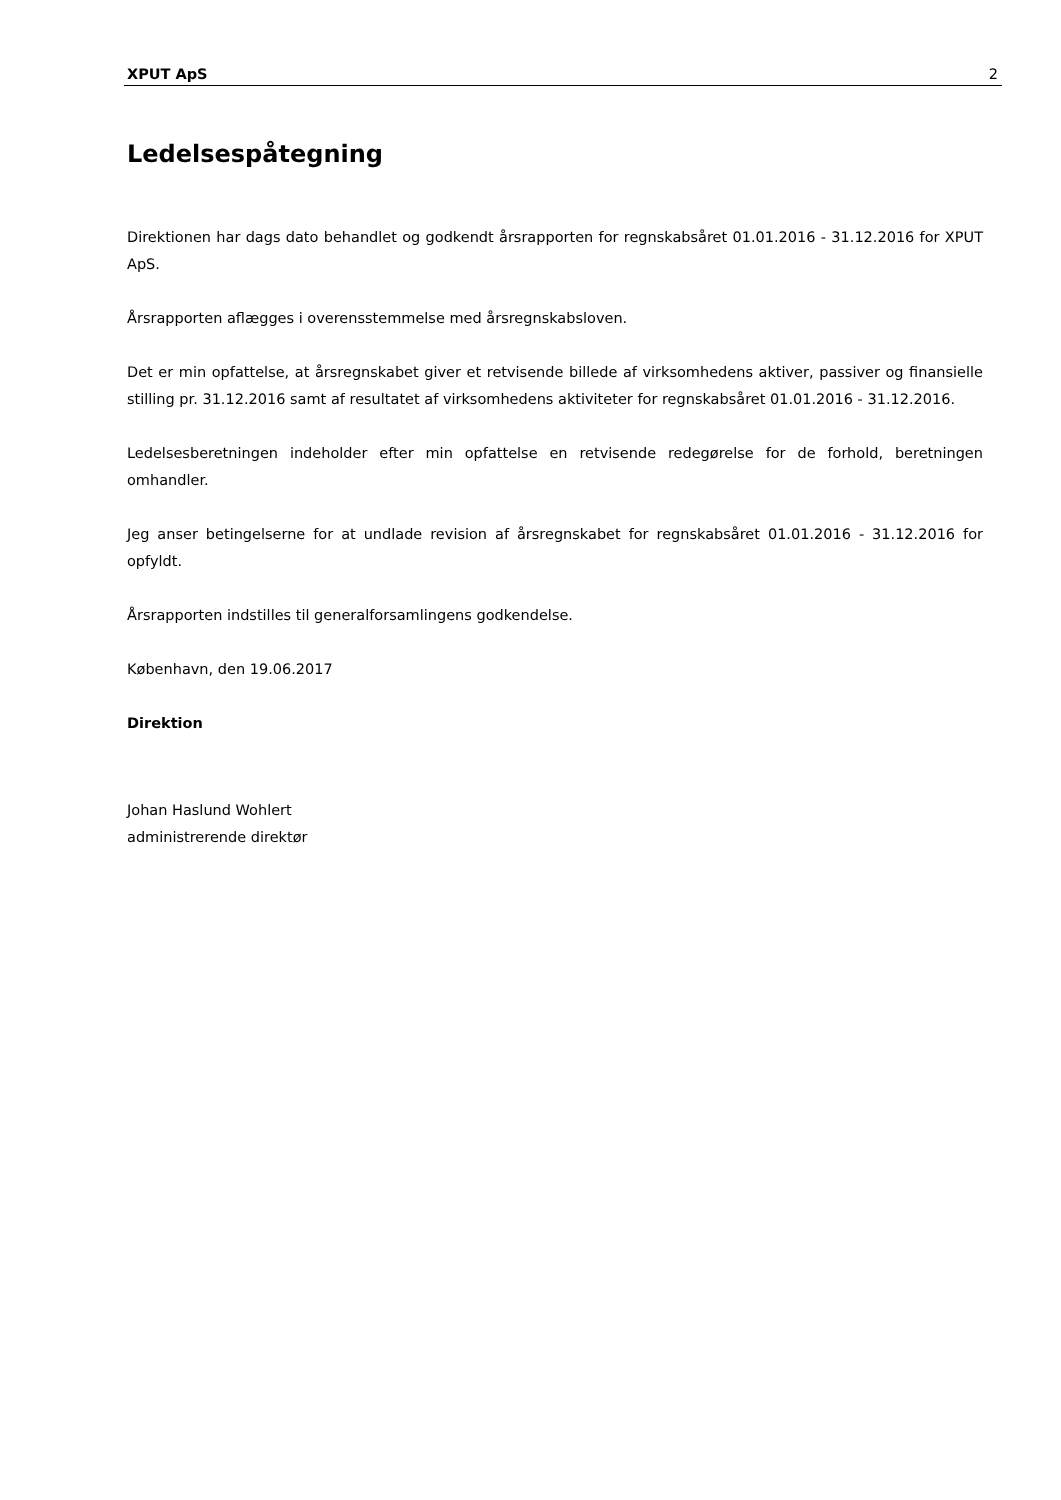XPUT ApS 2
Ledelsespåtegning
Direktionen har dags dato behandlet og godkendt årsrapporten for regnskabsåret 01.01.2016 - 31.12.2016 for XPUT ApS.
Årsrapporten aflægges i overensstemmelse med årsregnskabsloven.
Det er min opfattelse, at årsregnskabet giver et retvisende billede af virksomhedens aktiver, passiver og finansielle stilling pr. 31.12.2016 samt af resultatet af virksomhedens aktiviteter for regnskabsåret 01.01.2016 - 31.12.2016.
Ledelsesberetningen indeholder efter min opfattelse en retvisende redegørelse for de forhold, beretningen omhandler.
Jeg anser betingelserne for at undlade revision af årsregnskabet for regnskabsåret 01.01.2016 - 31.12.2016 for opfyldt.
Årsrapporten indstilles til generalforsamlingens godkendelse.
København, den 19.06.2017
Direktion
Johan Haslund Wohlert
administrerende direktør